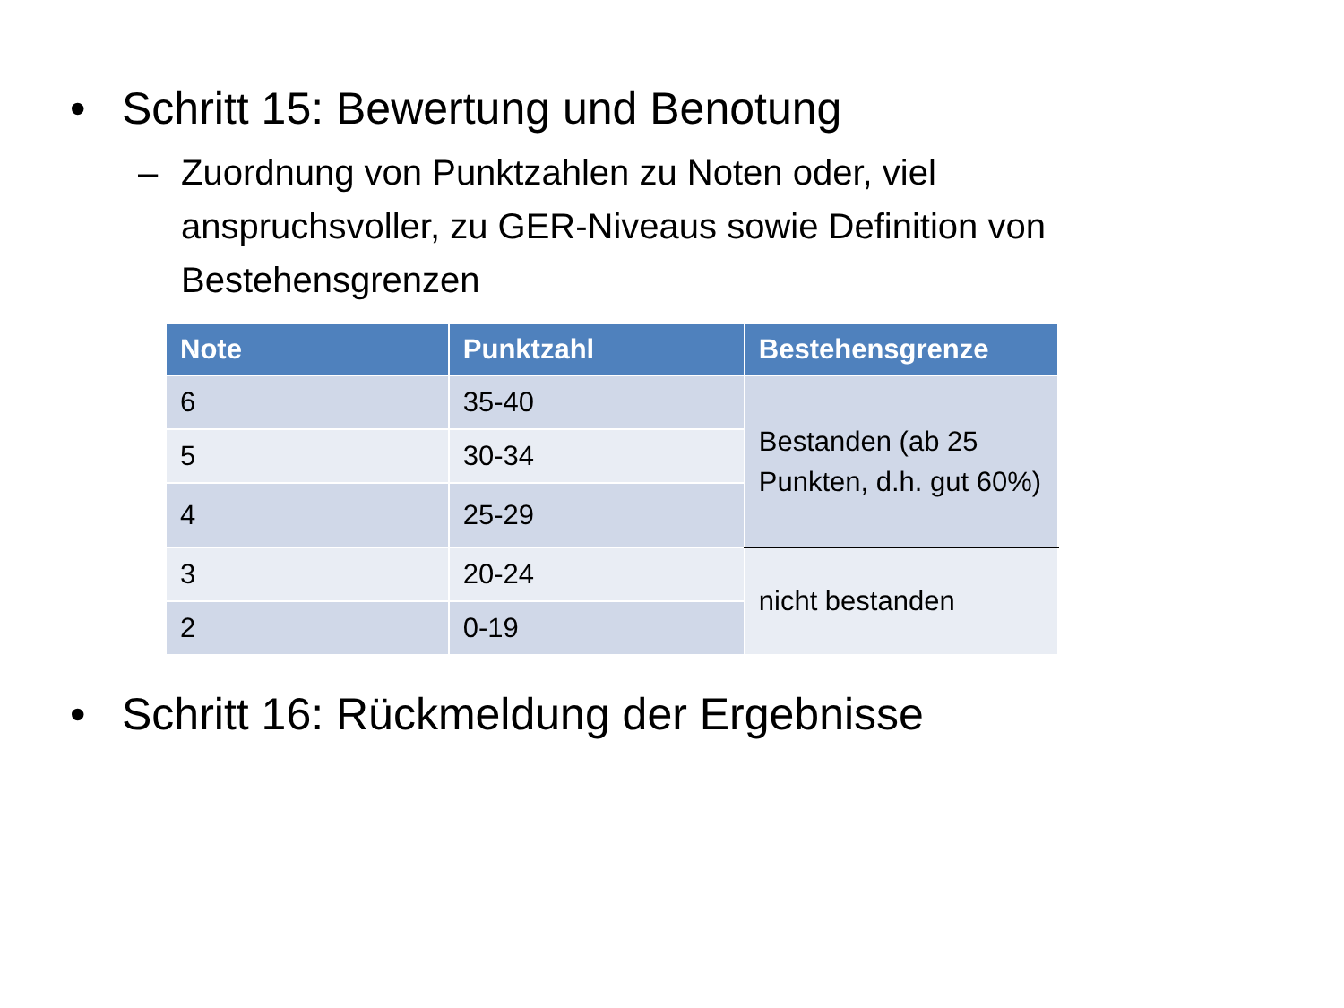• Schritt 15: Bewertung und Benotung
– Zuordnung von Punktzahlen zu Noten oder, viel anspruchsvoller, zu GER-Niveaus sowie Definition von Bestehensgrenzen
| Note | Punktzahl | Bestehensgrenze |
| --- | --- | --- |
| 6 | 35-40 | Bestanden (ab 25 Punkten, d.h. gut 60%) |
| 5 | 30-34 | |
| 4 | 25-29 | |
| 3 | 20-24 | nicht bestanden |
| 2 | 0-19 | |
• Schritt 16: Rückmeldung der Ergebnisse